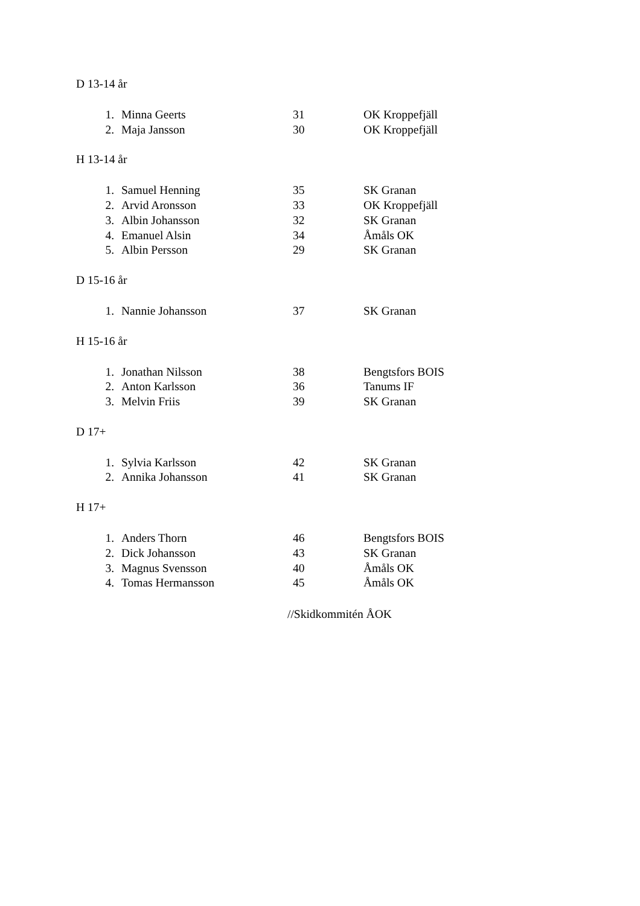D 13-14 år
| 1. | Minna Geerts | 31 | OK Kroppefjäll |
| 2. | Maja Jansson | 30 | OK Kroppefjäll |
H 13-14 år
| 1. | Samuel Henning | 35 | SK Granan |
| 2. | Arvid Aronsson | 33 | OK Kroppefjäll |
| 3. | Albin Johansson | 32 | SK Granan |
| 4. | Emanuel Alsin | 34 | Åmåls OK |
| 5. | Albin Persson | 29 | SK Granan |
D 15-16 år
| 1. | Nannie Johansson | 37 | SK Granan |
H 15-16 år
| 1. | Jonathan Nilsson | 38 | Bengtsfors BOIS |
| 2. | Anton Karlsson | 36 | Tanums IF |
| 3. | Melvin Friis | 39 | SK Granan |
D 17+
| 1. | Sylvia Karlsson | 42 | SK Granan |
| 2. | Annika Johansson | 41 | SK Granan |
H 17+
| 1. | Anders Thorn | 46 | Bengtsfors BOIS |
| 2. | Dick Johansson | 43 | SK Granan |
| 3. | Magnus Svensson | 40 | Åmåls OK |
| 4. | Tomas Hermansson | 45 | Åmåls OK |
//Skidkommitén ÅOK